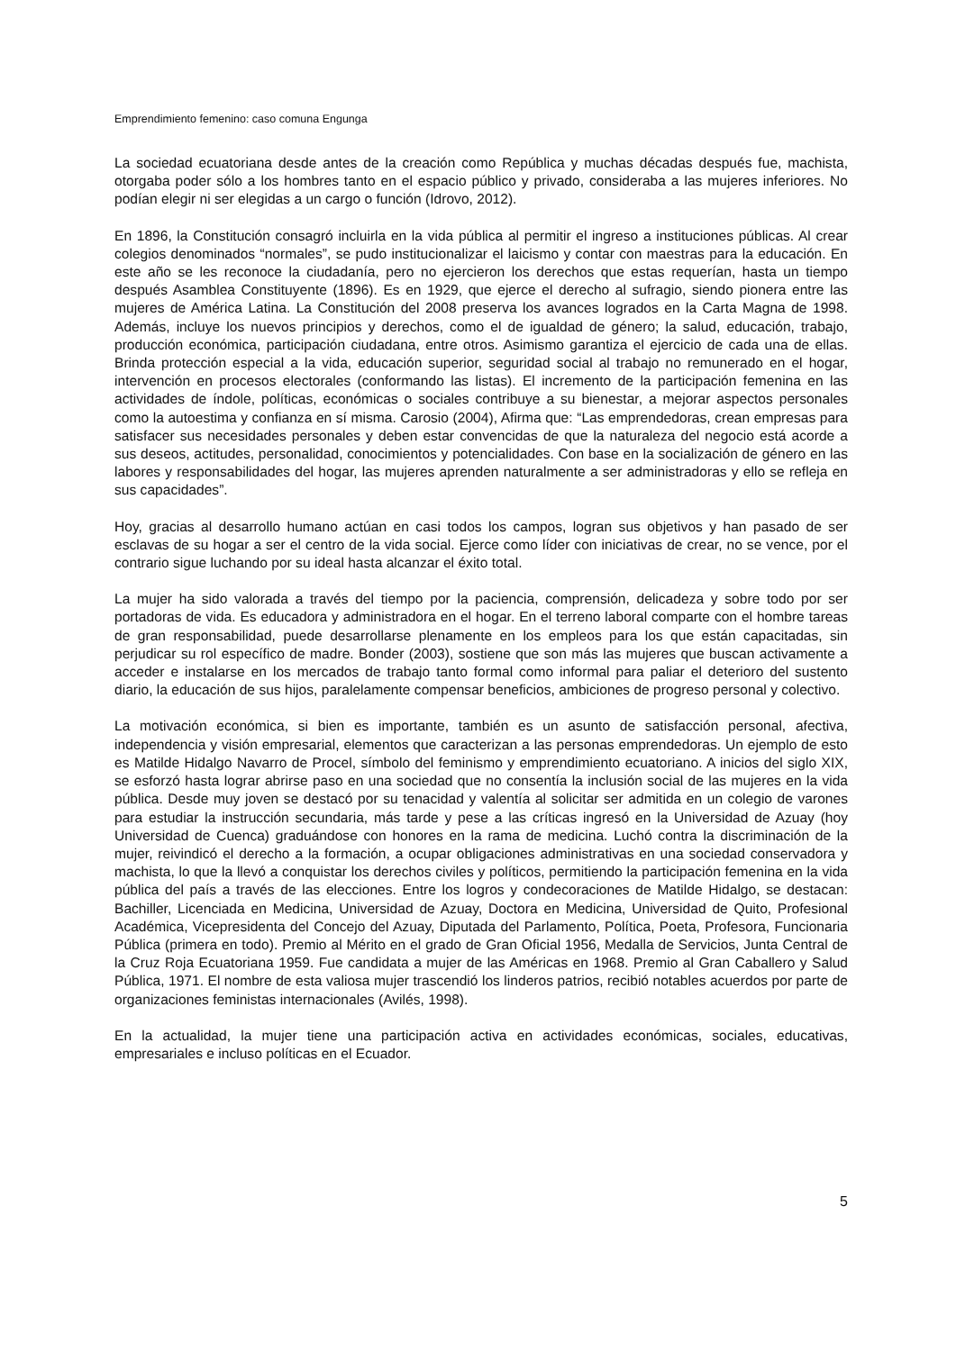Emprendimiento femenino: caso comuna Engunga
La sociedad ecuatoriana desde antes de la creación como República y muchas décadas después fue, machista, otorgaba poder sólo a los hombres tanto en el espacio público y privado, consideraba a las mujeres inferiores. No podían elegir ni ser elegidas a un cargo o función (Idrovo, 2012).
En 1896, la Constitución consagró incluirla en la vida pública al permitir el ingreso a instituciones públicas. Al crear colegios denominados “normales”, se pudo institucionalizar el laicismo y contar con maestras para la educación. En este año se les reconoce la ciudadanía, pero no ejercieron los derechos que estas requerían, hasta un tiempo después Asamblea Constituyente (1896). Es en 1929, que ejerce el derecho al sufragio, siendo pionera entre las mujeres de América Latina. La Constitución del 2008 preserva los avances logrados en la Carta Magna de 1998. Además, incluye los nuevos principios y derechos, como el de igualdad de género; la salud, educación, trabajo, producción económica, participación ciudadana, entre otros. Asimismo garantiza el ejercicio de cada una de ellas. Brinda protección especial a la vida, educación superior, seguridad social al trabajo no remunerado en el hogar, intervención en procesos electorales (conformando las listas). El incremento de la participación femenina en las actividades de índole, políticas, económicas o sociales contribuye a su bienestar, a mejorar aspectos personales como la autoestima y confianza en sí misma. Carosio (2004), Afirma que: “Las emprendedoras, crean empresas para satisfacer sus necesidades personales y deben estar convencidas de que la naturaleza del negocio está acorde a sus deseos, actitudes, personalidad, conocimientos y potencialidades. Con base en la socialización de género en las labores y responsabilidades del hogar, las mujeres aprenden naturalmente a ser administradoras y ello se refleja en sus capacidades”.
Hoy, gracias al desarrollo humano actúan en casi todos los campos, logran sus objetivos y han pasado de ser esclavas de su hogar a ser el centro de la vida social. Ejerce como líder con iniciativas de crear, no se vence, por el contrario sigue luchando por su ideal hasta alcanzar el éxito total.
La mujer ha sido valorada a través del tiempo por la paciencia, comprensión, delicadeza y sobre todo por ser portadoras de vida. Es educadora y administradora en el hogar. En el terreno laboral comparte con el hombre tareas de gran responsabilidad, puede desarrollarse plenamente en los empleos para los que están capacitadas, sin perjudicar su rol específico de madre. Bonder (2003), sostiene que son más las mujeres que buscan activamente a acceder e instalarse en los mercados de trabajo tanto formal como informal para paliar el deterioro del sustento diario, la educación de sus hijos, paralelamente compensar beneficios, ambiciones de progreso personal y colectivo.
La motivación económica, si bien es importante, también es un asunto de satisfacción personal, afectiva, independencia y visión empresarial, elementos que caracterizan a las personas emprendedoras. Un ejemplo de esto es Matilde Hidalgo Navarro de Procel, símbolo del feminismo y emprendimiento ecuatoriano. A inicios del siglo XIX, se esforzó hasta lograr abrirse paso en una sociedad que no consentía la inclusión social de las mujeres en la vida pública. Desde muy joven se destacó por su tenacidad y valentía al solicitar ser admitida en un colegio de varones para estudiar la instrucción secundaria, más tarde y pese a las críticas ingresó en la Universidad de Azuay (hoy Universidad de Cuenca) graduándose con honores en la rama de medicina. Luchó contra la discriminación de la mujer, reivindicó el derecho a la formación, a ocupar obligaciones administrativas en una sociedad conservadora y machista, lo que la llevó a conquistar los derechos civiles y políticos, permitiendo la participación femenina en la vida pública del país a través de las elecciones. Entre los logros y condecoraciones de Matilde Hidalgo, se destacan: Bachiller, Licenciada en Medicina, Universidad de Azuay, Doctora en Medicina, Universidad de Quito, Profesional Académica, Vicepresidenta del Concejo del Azuay, Diputada del Parlamento, Política, Poeta, Profesora, Funcionaria Pública (primera en todo). Premio al Mérito en el grado de Gran Oficial 1956, Medalla de Servicios, Junta Central de la Cruz Roja Ecuatoriana 1959. Fue candidata a mujer de las Américas en 1968. Premio al Gran Caballero y Salud Pública, 1971. El nombre de esta valiosa mujer trascendió los linderos patrios, recibió notables acuerdos por parte de organizaciones feministas internacionales (Avilés, 1998).
En la actualidad, la mujer tiene una participación activa en actividades económicas, sociales, educativas, empresariales e incluso políticas en el Ecuador.
5